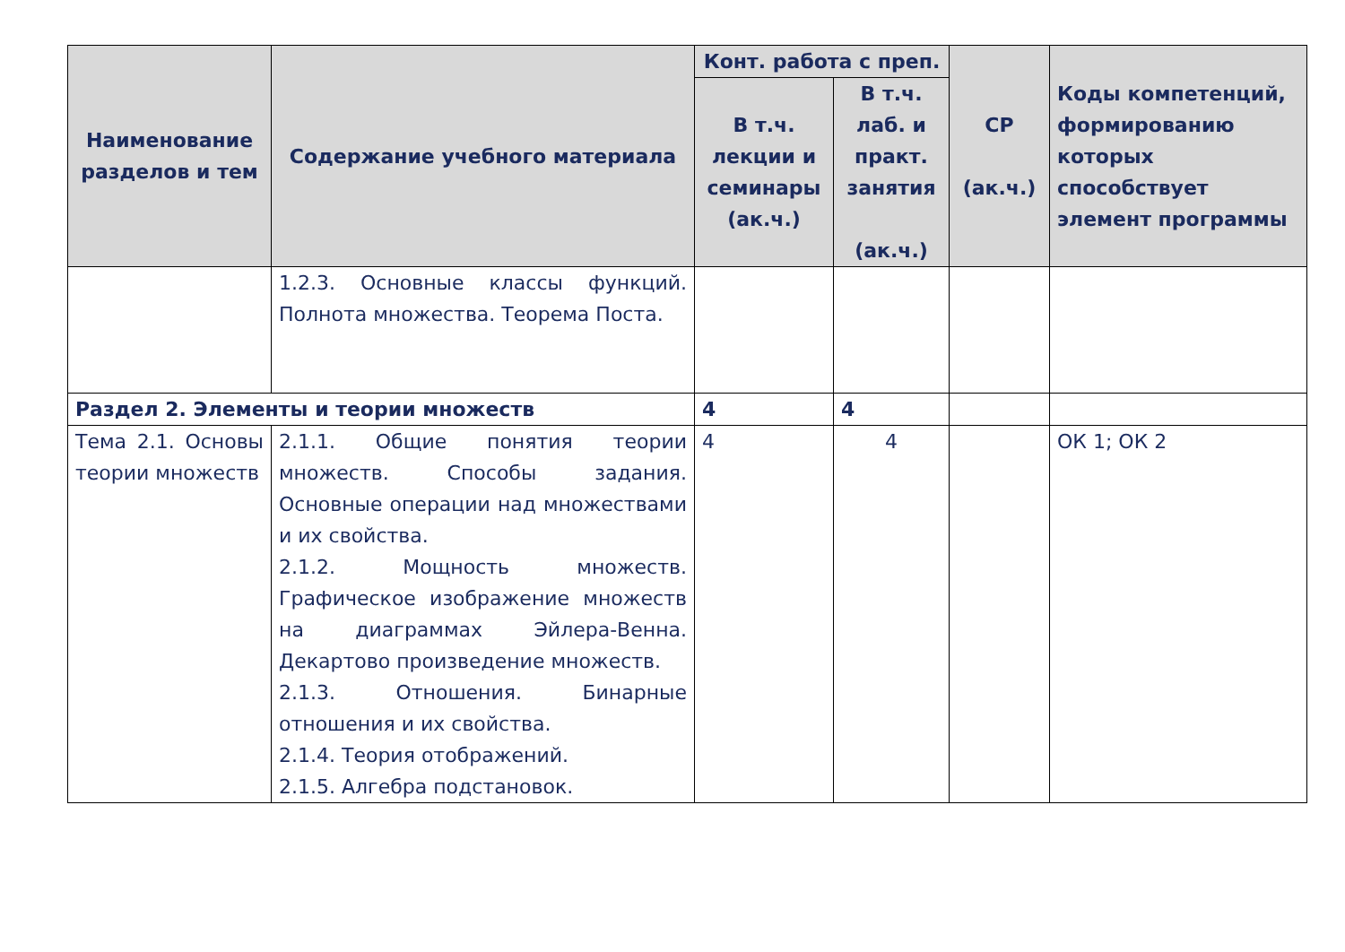| Наименование разделов и тем | Содержание учебного материала | Конт. работа с преп. | | СР (ак.ч.) | Коды компетенций, формированию которых способствует элемент программы |
| --- | --- | --- | --- | --- | --- |
| | | В т.ч. лекции и семинары (ак.ч.) | В т.ч. лаб. и практ. занятия (ак.ч.) | | |
| | 1.2.3. Основные классы функций. Полнота множества. Теорема Поста. | | | | |
| Раздел 2. Элементы и теории множеств | | 4 | 4 | | |
| Тема 2.1. Основы теории множеств | 2.1.1. Общие понятия теории множеств. Способы задания. Основные операции над множествами и их свойства. 2.1.2. Мощность множеств. Графическое изображение множеств на диаграммах Эйлера-Венна. Декартово произведение множеств. 2.1.3. Отношения. Бинарные отношения и их свойства. 2.1.4. Теория отображений. 2.1.5. Алгебра подстановок. | 4 | 4 | | ОК 1; ОК 2 |